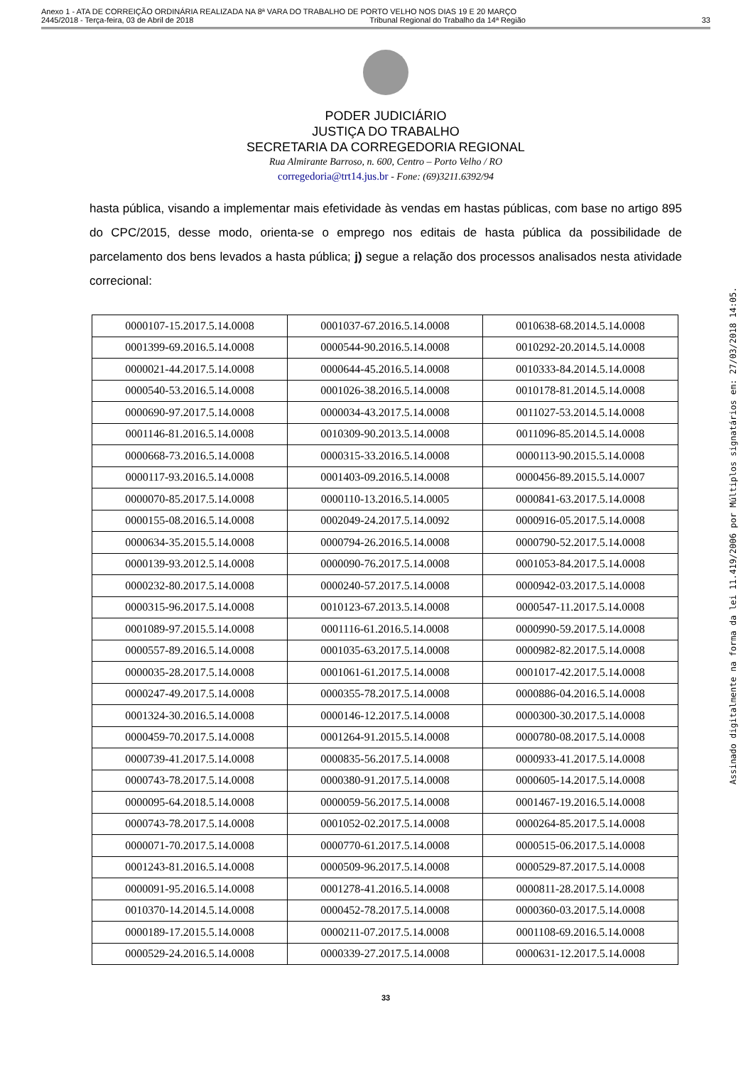Anexo 1 - ATA DE CORREIÇÃO ORDINÁRIA REALIZADA NA 8ª VARA DO TRABALHO DE PORTO VELHO NOS DIAS 19 E 20 MARÇO
2445/2018 - Terça-feira, 03 de Abril de 2018 Tribunal Regional do Trabalho da 14ª Região 33
Assinado digitalmente na forma da lei 11.419/2006 por Múltiplos signatários em: 27/03/2018 14:05.
PODER JUDICIÁRIO
JUSTIÇA DO TRABALHO
SECRETARIA DA CORREGEDORIA REGIONAL
Rua Almirante Barroso, n. 600, Centro – Porto Velho / RO
corregedoria@trt14.jus.br - Fone: (69)3211.6392/94
hasta pública, visando a implementar mais efetividade às vendas em hastas públicas, com base no artigo 895 do CPC/2015, desse modo, orienta-se o emprego nos editais de hasta pública da possibilidade de parcelamento dos bens levados a hasta pública; j) segue a relação dos processos analisados nesta atividade correcional:
| 0000107-15.2017.5.14.0008 | 0001037-67.2016.5.14.0008 | 0010638-68.2014.5.14.0008 |
| 0001399-69.2016.5.14.0008 | 0000544-90.2016.5.14.0008 | 0010292-20.2014.5.14.0008 |
| 0000021-44.2017.5.14.0008 | 0000644-45.2016.5.14.0008 | 0010333-84.2014.5.14.0008 |
| 0000540-53.2016.5.14.0008 | 0001026-38.2016.5.14.0008 | 0010178-81.2014.5.14.0008 |
| 0000690-97.2017.5.14.0008 | 0000034-43.2017.5.14.0008 | 0011027-53.2014.5.14.0008 |
| 0001146-81.2016.5.14.0008 | 0010309-90.2013.5.14.0008 | 0011096-85.2014.5.14.0008 |
| 0000668-73.2016.5.14.0008 | 0000315-33.2016.5.14.0008 | 0000113-90.2015.5.14.0008 |
| 0000117-93.2016.5.14.0008 | 0001403-09.2016.5.14.0008 | 0000456-89.2015.5.14.0007 |
| 0000070-85.2017.5.14.0008 | 0000110-13.2016.5.14.0005 | 0000841-63.2017.5.14.0008 |
| 0000155-08.2016.5.14.0008 | 0002049-24.2017.5.14.0092 | 0000916-05.2017.5.14.0008 |
| 0000634-35.2015.5.14.0008 | 0000794-26.2016.5.14.0008 | 0000790-52.2017.5.14.0008 |
| 0000139-93.2012.5.14.0008 | 0000090-76.2017.5.14.0008 | 0001053-84.2017.5.14.0008 |
| 0000232-80.2017.5.14.0008 | 0000240-57.2017.5.14.0008 | 0000942-03.2017.5.14.0008 |
| 0000315-96.2017.5.14.0008 | 0010123-67.2013.5.14.0008 | 0000547-11.2017.5.14.0008 |
| 0001089-97.2015.5.14.0008 | 0001116-61.2016.5.14.0008 | 0000990-59.2017.5.14.0008 |
| 0000557-89.2016.5.14.0008 | 0001035-63.2017.5.14.0008 | 0000982-82.2017.5.14.0008 |
| 0000035-28.2017.5.14.0008 | 0001061-61.2017.5.14.0008 | 0001017-42.2017.5.14.0008 |
| 0000247-49.2017.5.14.0008 | 0000355-78.2017.5.14.0008 | 0000886-04.2016.5.14.0008 |
| 0001324-30.2016.5.14.0008 | 0000146-12.2017.5.14.0008 | 0000300-30.2017.5.14.0008 |
| 0000459-70.2017.5.14.0008 | 0001264-91.2015.5.14.0008 | 0000780-08.2017.5.14.0008 |
| 0000739-41.2017.5.14.0008 | 0000835-56.2017.5.14.0008 | 0000933-41.2017.5.14.0008 |
| 0000743-78.2017.5.14.0008 | 0000380-91.2017.5.14.0008 | 0000605-14.2017.5.14.0008 |
| 0000095-64.2018.5.14.0008 | 0000059-56.2017.5.14.0008 | 0001467-19.2016.5.14.0008 |
| 0000743-78.2017.5.14.0008 | 0001052-02.2017.5.14.0008 | 0000264-85.2017.5.14.0008 |
| 0000071-70.2017.5.14.0008 | 0000770-61.2017.5.14.0008 | 0000515-06.2017.5.14.0008 |
| 0001243-81.2016.5.14.0008 | 0000509-96.2017.5.14.0008 | 0000529-87.2017.5.14.0008 |
| 0000091-95.2016.5.14.0008 | 0001278-41.2016.5.14.0008 | 0000811-28.2017.5.14.0008 |
| 0010370-14.2014.5.14.0008 | 0000452-78.2017.5.14.0008 | 0000360-03.2017.5.14.0008 |
| 0000189-17.2015.5.14.0008 | 0000211-07.2017.5.14.0008 | 0001108-69.2016.5.14.0008 |
| 0000529-24.2016.5.14.0008 | 0000339-27.2017.5.14.0008 | 0000631-12.2017.5.14.0008 |
33